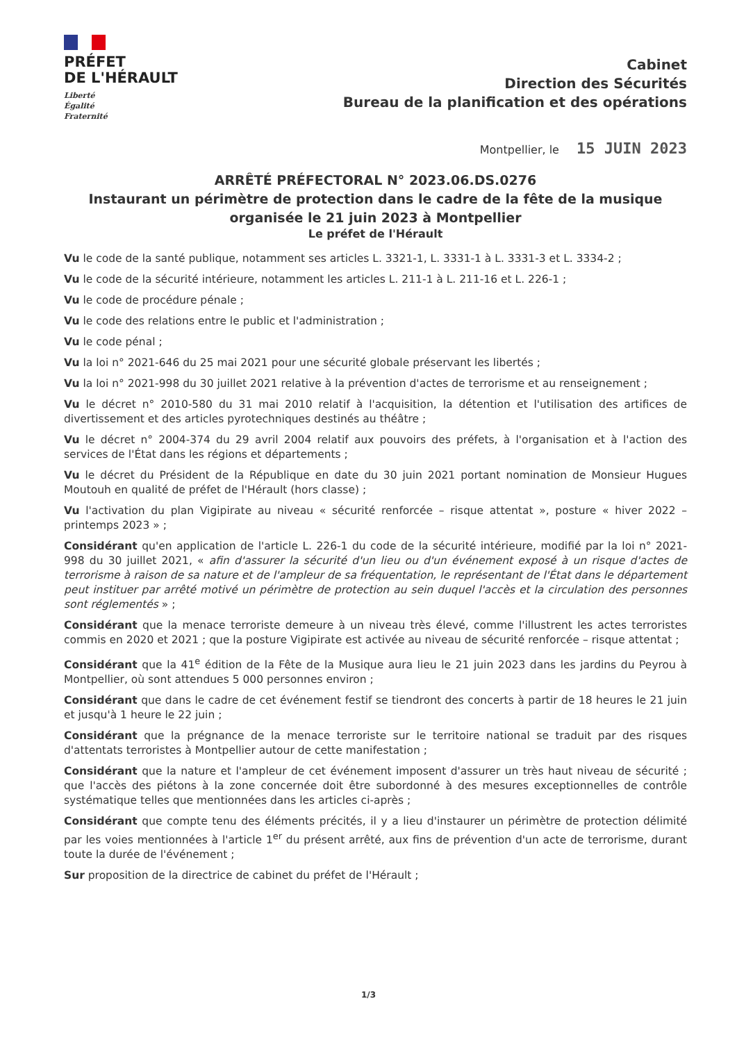PRÉFET
DE L'HÉRAULT
Liberté
Égalité
Fraternité
Cabinet
Direction des Sécurités
Bureau de la planification et des opérations
Montpellier, le 15 JUIN 2023
ARRÊTÉ PRÉFECTORAL N° 2023.06.DS.0276
Instaurant un périmètre de protection dans le cadre de la fête de la musique organisée le 21 juin 2023 à Montpellier
Le préfet de l'Hérault
Vu le code de la santé publique, notamment ses articles L. 3321-1, L. 3331-1 à L. 3331-3 et L. 3334-2 ;
Vu le code de la sécurité intérieure, notamment les articles L. 211-1 à L. 211-16 et L. 226-1 ;
Vu le code de procédure pénale ;
Vu le code des relations entre le public et l'administration ;
Vu le code pénal ;
Vu la loi n° 2021-646 du 25 mai 2021 pour une sécurité globale préservant les libertés ;
Vu la loi n° 2021-998 du 30 juillet 2021 relative à la prévention d'actes de terrorisme et au renseignement ;
Vu le décret n° 2010-580 du 31 mai 2010 relatif à l'acquisition, la détention et l'utilisation des artifices de divertissement et des articles pyrotechniques destinés au théâtre ;
Vu le décret n° 2004-374 du 29 avril 2004 relatif aux pouvoirs des préfets, à l'organisation et à l'action des services de l'État dans les régions et départements ;
Vu le décret du Président de la République en date du 30 juin 2021 portant nomination de Monsieur Hugues Moutouh en qualité de préfet de l'Hérault (hors classe) ;
Vu l'activation du plan Vigipirate au niveau « sécurité renforcée – risque attentat », posture « hiver 2022 – printemps 2023 » ;
Considérant qu'en application de l'article L. 226-1 du code de la sécurité intérieure, modifié par la loi n° 2021-998 du 30 juillet 2021, « afin d'assurer la sécurité d'un lieu ou d'un événement exposé à un risque d'actes de terrorisme à raison de sa nature et de l'ampleur de sa fréquentation, le représentant de l'État dans le département peut instituer par arrêté motivé un périmètre de protection au sein duquel l'accès et la circulation des personnes sont réglementés » ;
Considérant que la menace terroriste demeure à un niveau très élevé, comme l'illustrent les actes terroristes commis en 2020 et 2021 ; que la posture Vigipirate est activée au niveau de sécurité renforcée – risque attentat ;
Considérant que la 41<sup>e</sup> édition de la Fête de la Musique aura lieu le 21 juin 2023 dans les jardins du Peyrou à Montpellier, où sont attendues 5 000 personnes environ ;
Considérant que dans le cadre de cet événement festif se tiendront des concerts à partir de 18 heures le 21 juin et jusqu'à 1 heure le 22 juin ;
Considérant que la prégnance de la menace terroriste sur le territoire national se traduit par des risques d'attentats terroristes à Montpellier autour de cette manifestation ;
Considérant que la nature et l'ampleur de cet événement imposent d'assurer un très haut niveau de sécurité ; que l'accès des piétons à la zone concernée doit être subordonné à des mesures exceptionnelles de contrôle systématique telles que mentionnées dans les articles ci-après ;
Considérant que compte tenu des éléments précités, il y a lieu d'instaurer un périmètre de protection délimité par les voies mentionnées à l'article 1<sup>er</sup> du présent arrêté, aux fins de prévention d'un acte de terrorisme, durant toute la durée de l'événement ;
Sur proposition de la directrice de cabinet du préfet de l'Hérault ;
1/3